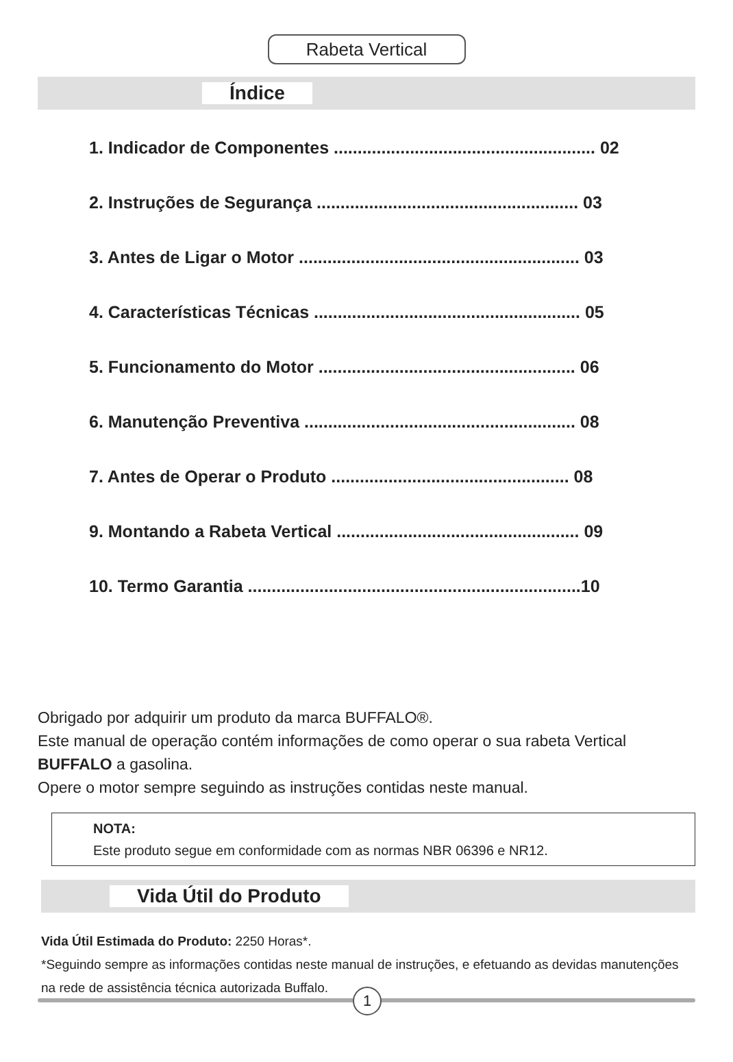Rabeta Vertical
Índice
1. Indicador de Componentes ....................................................... 02
2. Instruções de Segurança ....................................................... 03
3. Antes de Ligar o Motor ........................................................... 03
4. Características Técnicas ........................................................ 05
5. Funcionamento do Motor ...................................................... 06
6. Manutenção Preventiva ......................................................... 08
7. Antes de Operar o Produto .................................................. 08
9. Montando a Rabeta Vertical ................................................... 09
10. Termo Garantia ......................................................................10
Obrigado por adquirir um produto da marca BUFFALO®.
Este manual de operação contém informações de como operar o sua rabeta Vertical BUFFALO a gasolina.
Opere o motor sempre seguindo as instruções contidas neste manual.
NOTA:
Este produto segue em conformidade com as normas NBR 06396 e NR12.
Vida Útil do Produto
Vida Útil Estimada do Produto: 2250 Horas*.
*Seguindo sempre as informações contidas neste manual de instruções, e efetuando as devidas manutenções na rede de assistência técnica autorizada Buffalo.
1